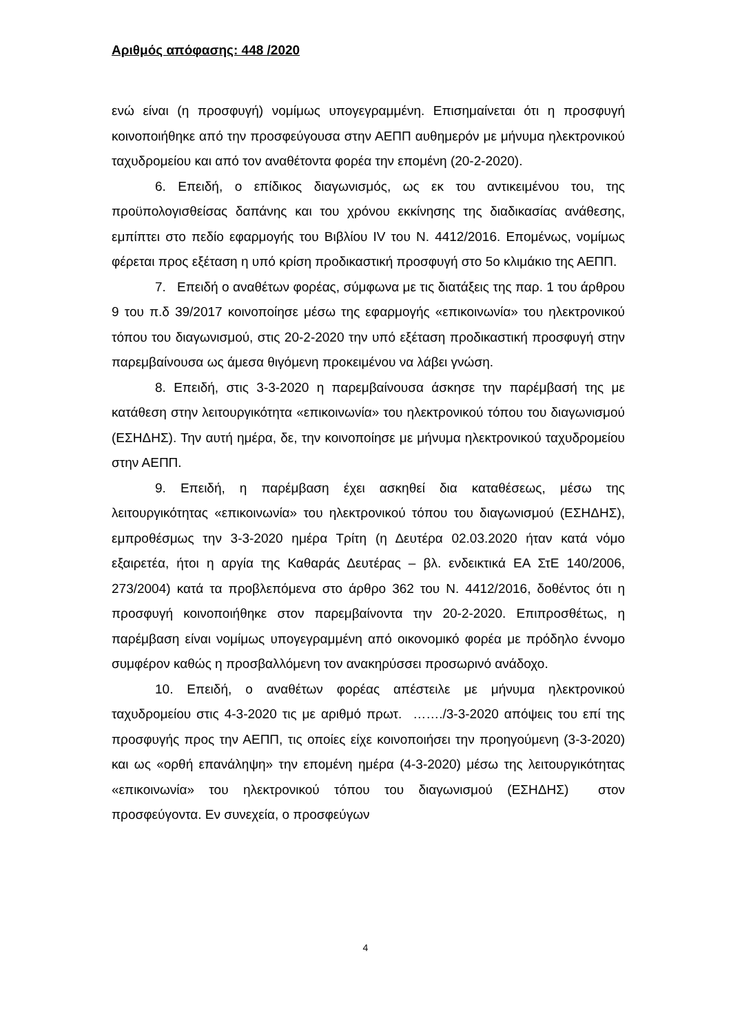Αριθμός απόφασης: 448 /2020
ενώ είναι (η προσφυγή) νομίμως υπογεγραμμένη. Επισημαίνεται ότι η προσφυγή κοινοποιήθηκε από την προσφεύγουσα στην ΑΕΠΠ αυθημερόν με μήνυμα ηλεκτρονικού ταχυδρομείου και από τον αναθέτοντα φορέα την επομένη (20-2-2020).
6. Επειδή, ο επίδικος διαγωνισμός, ως εκ του αντικειμένου του, της προϋπολογισθείσας δαπάνης και του χρόνου εκκίνησης της διαδικασίας ανάθεσης, εμπίπτει στο πεδίο εφαρμογής του Βιβλίου IV του Ν. 4412/2016. Επομένως, νομίμως φέρεται προς εξέταση η υπό κρίση προδικαστική προσφυγή στο 5ο κλιμάκιο της ΑΕΠΠ.
7. Επειδή ο αναθέτων φορέας, σύμφωνα με τις διατάξεις της παρ. 1 του άρθρου 9 του π.δ 39/2017 κοινοποίησε μέσω της εφαρμογής «επικοινωνία» του ηλεκτρονικού τόπου του διαγωνισμού, στις 20-2-2020 την υπό εξέταση προδικαστική προσφυγή στην παρεμβαίνουσα ως άμεσα θιγόμενη προκειμένου να λάβει γνώση.
8. Επειδή, στις 3-3-2020 η παρεμβαίνουσα άσκησε την παρέμβασή της με κατάθεση στην λειτουργικότητα «επικοινωνία» του ηλεκτρονικού τόπου του διαγωνισμού (ΕΣΗΔΗΣ). Την αυτή ημέρα, δε, την κοινοποίησε με μήνυμα ηλεκτρονικού ταχυδρομείου στην ΑΕΠΠ.
9. Επειδή, η παρέμβαση έχει ασκηθεί δια καταθέσεως, μέσω της λειτουργικότητας «επικοινωνία» του ηλεκτρονικού τόπου του διαγωνισμού (ΕΣΗΔΗΣ), εμπροθέσμως την 3-3-2020 ημέρα Τρίτη (η Δευτέρα 02.03.2020 ήταν κατά νόμο εξαιρετέα, ήτοι η αργία της Καθαράς Δευτέρας – βλ. ενδεικτικά ΕΑ ΣτΕ 140/2006, 273/2004) κατά τα προβλεπόμενα στο άρθρο 362 του Ν. 4412/2016, δοθέντος ότι η προσφυγή κοινοποιήθηκε στον παρεμβαίνοντα την 20-2-2020. Επιπροσθέτως, η παρέμβαση είναι νομίμως υπογεγραμμένη από οικονομικό φορέα με πρόδηλο έννομο συμφέρον καθώς η προσβαλλόμενη τον ανακηρύσσει προσωρινό ανάδοχο.
10. Επειδή, ο αναθέτων φορέας απέστειλε με μήνυμα ηλεκτρονικού ταχυδρομείου στις 4-3-2020 τις με αριθμό πρωτ. ……./3-3-2020 απόψεις του επί της προσφυγής προς την ΑΕΠΠ, τις οποίες είχε κοινοποιήσει την προηγούμενη (3-3-2020) και ως «ορθή επανάληψη» την επομένη ημέρα (4-3-2020) μέσω της λειτουργικότητας «επικοινωνία» του ηλεκτρονικού τόπου του διαγωνισμού (ΕΣΗΔΗΣ) στον προσφεύγοντα. Εν συνεχεία, ο προσφεύγων
4